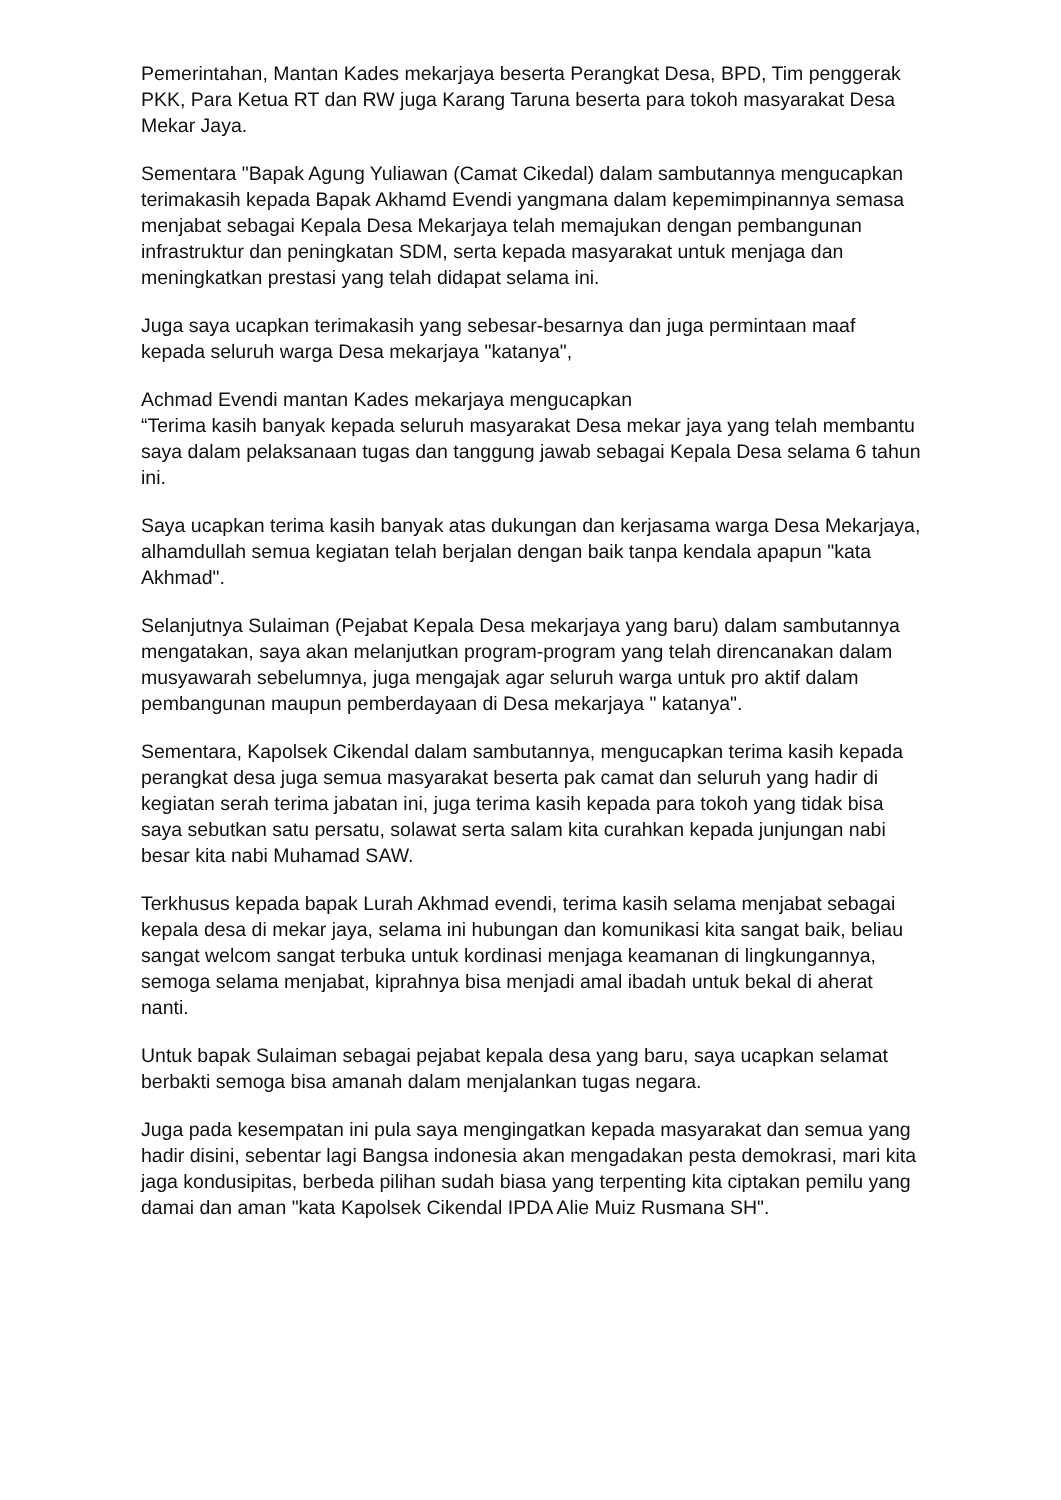Pemerintahan, Mantan Kades mekarjaya beserta Perangkat Desa, BPD, Tim penggerak PKK, Para Ketua RT dan RW juga Karang Taruna beserta para tokoh masyarakat Desa Mekar Jaya.
Sementara "Bapak Agung Yuliawan (Camat Cikedal) dalam sambutannya mengucapkan terimakasih kepada Bapak Akhamd Evendi yangmana dalam kepemimpinannya semasa menjabat sebagai Kepala Desa Mekarjaya telah memajukan dengan pembangunan infrastruktur dan peningkatan SDM, serta kepada masyarakat untuk menjaga dan meningkatkan prestasi yang telah didapat selama ini.
Juga saya ucapkan terimakasih yang sebesar-besarnya dan juga permintaan maaf kepada seluruh warga Desa mekarjaya "katanya",
Achmad Evendi mantan Kades mekarjaya mengucapkan
“Terima kasih banyak kepada seluruh masyarakat Desa mekar jaya yang telah membantu saya dalam pelaksanaan tugas dan tanggung jawab sebagai Kepala Desa selama 6 tahun ini.
Saya ucapkan terima kasih banyak atas dukungan dan kerjasama warga Desa Mekarjaya, alhamdullah semua kegiatan telah berjalan dengan baik tanpa kendala apapun "kata Akhmad".
Selanjutnya Sulaiman (Pejabat Kepala Desa mekarjaya yang baru) dalam sambutannya mengatakan, saya akan melanjutkan program-program yang telah direncanakan dalam musyawarah sebelumnya, juga mengajak agar seluruh warga untuk pro aktif dalam pembangunan maupun pemberdayaan di Desa mekarjaya " katanya".
Sementara, Kapolsek Cikendal dalam sambutannya, mengucapkan terima kasih kepada perangkat desa juga semua masyarakat beserta pak camat dan seluruh yang hadir di kegiatan serah terima jabatan ini, juga terima kasih kepada para tokoh yang tidak bisa saya sebutkan satu persatu, solawat serta salam kita curahkan kepada junjungan nabi besar kita nabi Muhamad SAW.
Terkhusus kepada bapak Lurah Akhmad evendi, terima kasih selama menjabat sebagai kepala desa di mekar jaya, selama ini hubungan dan komunikasi kita sangat baik, beliau sangat welcom sangat terbuka untuk kordinasi menjaga keamanan di lingkungannya, semoga selama menjabat, kiprahnya bisa menjadi amal ibadah untuk bekal di aherat nanti.
Untuk bapak Sulaiman sebagai pejabat kepala desa yang baru, saya ucapkan selamat berbakti semoga bisa amanah dalam menjalankan tugas negara.
Juga pada kesempatan ini pula saya mengingatkan kepada masyarakat dan semua yang hadir disini, sebentar lagi Bangsa indonesia akan mengadakan pesta demokrasi, mari kita jaga kondusipitas, berbeda pilihan sudah biasa yang terpenting kita ciptakan pemilu yang damai dan aman "kata Kapolsek Cikendal IPDA Alie Muiz Rusmana SH".